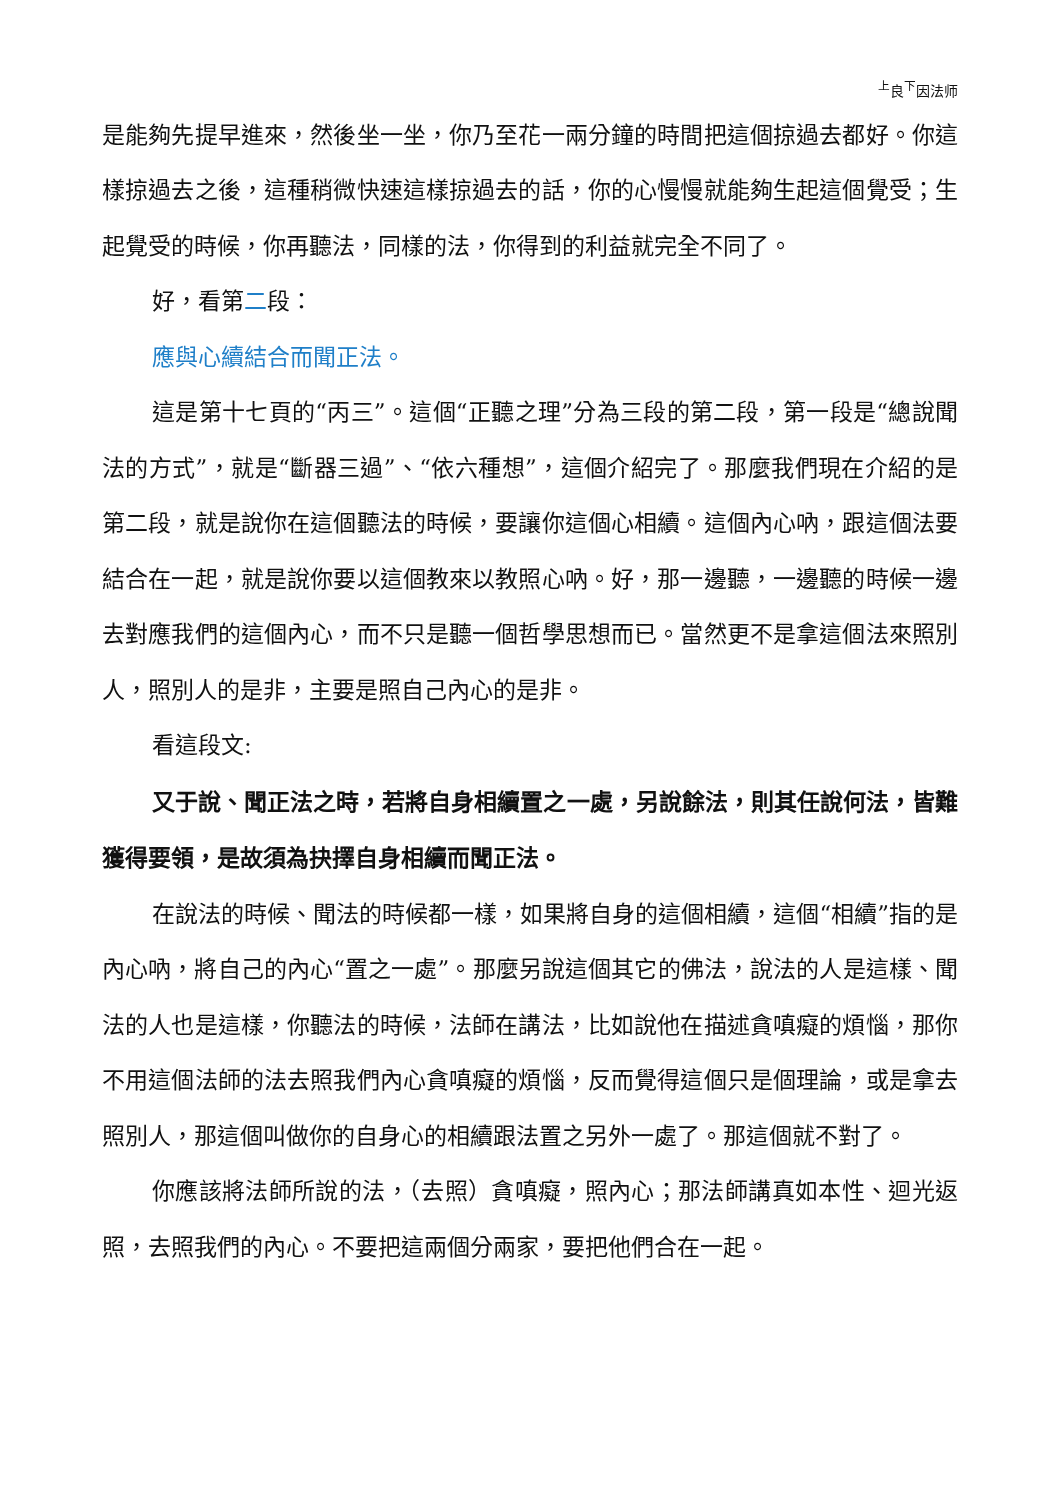<sup>上</sup>良<sup>下</sup>因法师
是能夠先提早進來，然後坐一坐，你乃至花一兩分鐘的時間把這個掠過去都好。你這樣掠過去之後，這種稍微快速這樣掠過去的話，你的心慢慢就能夠生起這個覺受；生起覺受的時候，你再聽法，同樣的法，你得到的利益就完全不同了。
好，看第二段：
應與心續結合而聞正法。
這是第十七頁的“丙三”。這個“正聽之理”分為三段的第二段，第一段是“總說聞法的方式”，就是“斷器三過”、“依六種想”，這個介紹完了。那麼我們現在介紹的是第二段，就是說你在這個聽法的時候，要讓你這個心相續。這個內心吶，跟這個法要結合在一起，就是說你要以這個教來以教照心吶。好，那一邊聽，一邊聽的時候一邊去對應我們的這個內心，而不只是聽一個哲學思想而已。當然更不是拿這個法來照別人，照別人的是非，主要是照自己內心的是非。
看這段文:
又于說、聞正法之時，若將自身相續置之一處，另說餘法，則其任說何法，皆難獲得要領，是故須為抉擇自身相續而聞正法。
在說法的時候、聞法的時候都一樣，如果將自身的這個相續，這個“相續”指的是內心吶，將自己的內心“置之一處”。那麼另說這個其它的佛法，說法的人是這樣、聞法的人也是這樣，你聽法的時候，法師在講法，比如說他在描述貪嗔癡的煩惱，那你不用這個法師的法去照我們內心貪嗔癡的煩惱，反而覺得這個只是個理論，或是拿去照別人，那這個叫做你的自身心的相續跟法置之另外一處了。那這個就不對了。
你應該將法師所說的法，（去照）貪嗔癡，照內心；那法師講真如本性、迴光返照，去照我們的內心。不要把這兩個分兩家，要把他們合在一起。